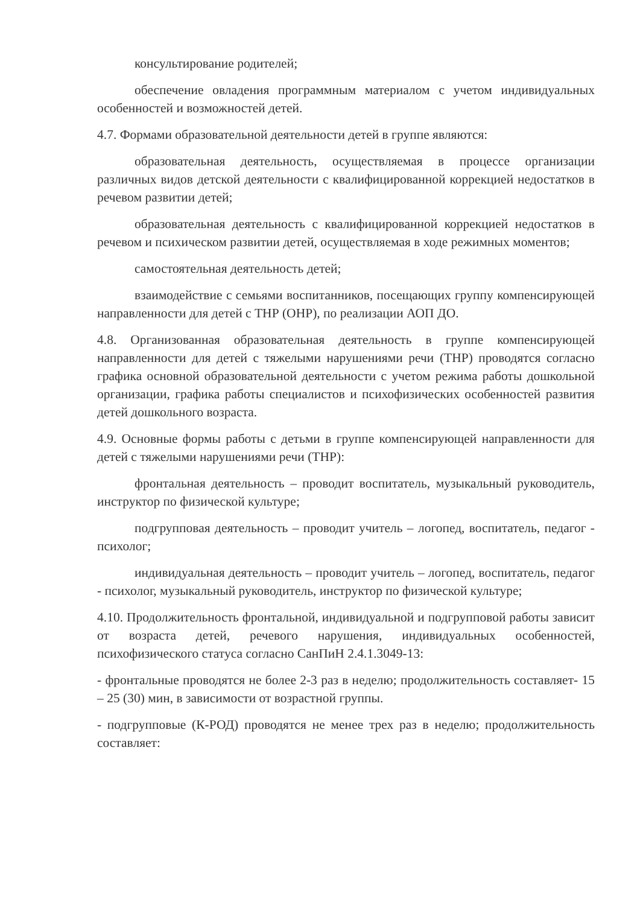консультирование родителей;
обеспечение овладения программным материалом с учетом индивидуальных особенностей и возможностей детей.
4.7. Формами образовательной деятельности детей в группе являются:
образовательная деятельность, осуществляемая в процессе организации различных видов детской деятельности с квалифицированной коррекцией недостатков в речевом развитии детей;
образовательная деятельность с квалифицированной коррекцией недостатков в речевом и психическом развитии детей, осуществляемая в ходе режимных моментов;
самостоятельная деятельность детей;
взаимодействие с семьями воспитанников, посещающих группу компенсирующей направленности для детей с ТНР (ОНР), по реализации АОП ДО.
4.8. Организованная образовательная деятельность в группе компенсирующей направленности для детей с тяжелыми нарушениями речи (ТНР) проводятся согласно графика основной образовательной деятельности с учетом режима работы дошкольной организации, графика работы специалистов и психофизических особенностей развития детей дошкольного возраста.
4.9. Основные формы работы с детьми в группе компенсирующей направленности для детей с тяжелыми нарушениями речи (ТНР):
фронтальная деятельность – проводит воспитатель, музыкальный руководитель, инструктор по физической культуре;
подгрупповая деятельность – проводит учитель – логопед, воспитатель, педагог - психолог;
индивидуальная деятельность – проводит учитель – логопед, воспитатель, педагог - психолог, музыкальный руководитель, инструктор по физической культуре;
4.10. Продолжительность фронтальной, индивидуальной и подгрупповой работы зависит от возраста детей, речевого нарушения, индивидуальных особенностей, психофизического статуса согласно СанПиН 2.4.1.3049-13:
- фронтальные проводятся не более 2-3 раз в неделю; продолжительность составляет- 15 – 25 (30) мин, в зависимости от возрастной группы.
- подгрупповые (К-РОД) проводятся не менее трех раз в неделю; продолжительность составляет: